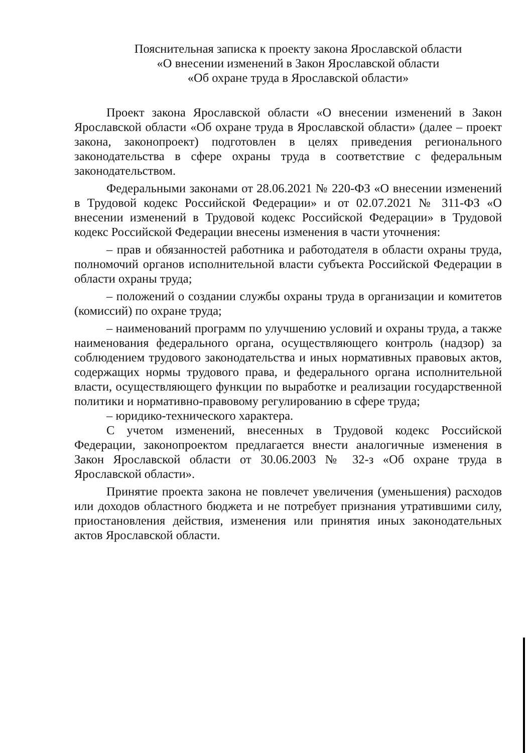Пояснительная записка к проекту закона Ярославской области
«О внесении изменений в Закон Ярославской области
«Об охране труда в Ярославской области»
Проект закона Ярославской области «О внесении изменений в Закон Ярославской области «Об охране труда в Ярославской области» (далее – проект закона, законопроект) подготовлен в целях приведения регионального законодательства в сфере охраны труда в соответствие с федеральным законодательством.
Федеральными законами от 28.06.2021 № 220-ФЗ «О внесении изменений в Трудовой кодекс Российской Федерации» и от 02.07.2021 № 311-ФЗ «О внесении изменений в Трудовой кодекс Российской Федерации» в Трудовой кодекс Российской Федерации внесены изменения в части уточнения:
– прав и обязанностей работника и работодателя в области охраны труда, полномочий органов исполнительной власти субъекта Российской Федерации в области охраны труда;
– положений о создании службы охраны труда в организации и комитетов (комиссий) по охране труда;
– наименований программ по улучшению условий и охраны труда, а также наименования федерального органа, осуществляющего контроль (надзор) за соблюдением трудового законодательства и иных нормативных правовых актов, содержащих нормы трудового права, и федерального органа исполнительной власти, осуществляющего функции по выработке и реализации государственной политики и нормативно-правовому регулированию в сфере труда;
– юридико-технического характера.
С учетом изменений, внесенных в Трудовой кодекс Российской Федерации, законопроектом предлагается внести аналогичные изменения в Закон Ярославской области от 30.06.2003 № 32-з «Об охране труда в Ярославской области».
Принятие проекта закона не повлечет увеличения (уменьшения) расходов или доходов областного бюджета и не потребует признания утратившими силу, приостановления действия, изменения или принятия иных законодательных актов Ярославской области.